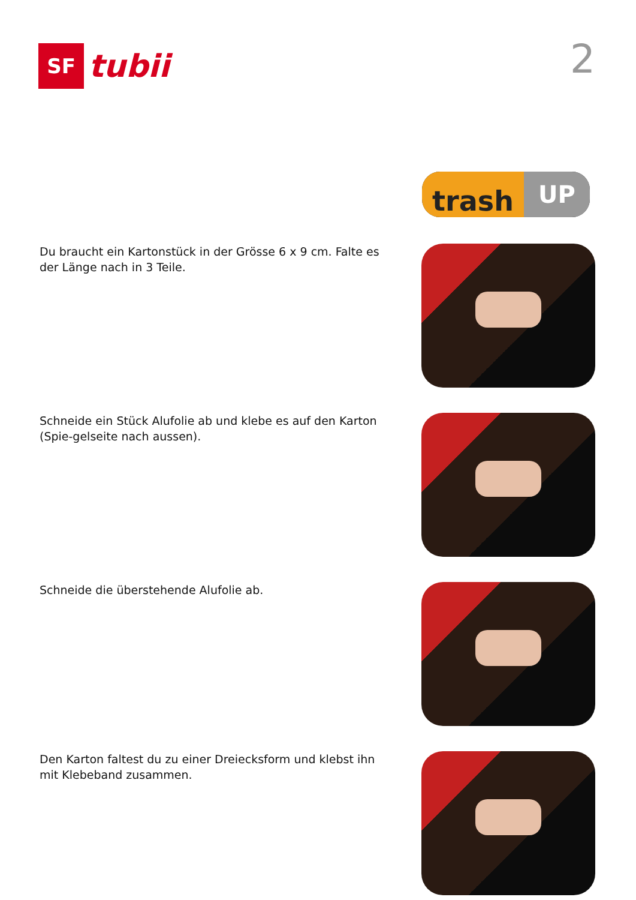SF
tubii
2
trash
UP
Du braucht ein Kartonstück in der Grösse 6 x 9 cm. Falte es der Länge nach in 3 Teile.
Schneide ein Stück Alufolie ab und klebe es auf den Karton (Spie-gelseite nach aussen).
Schneide die überstehende Alufolie ab.
Den Karton faltest du zu einer Dreiecksform und klebst ihn mit Klebeband zusammen.